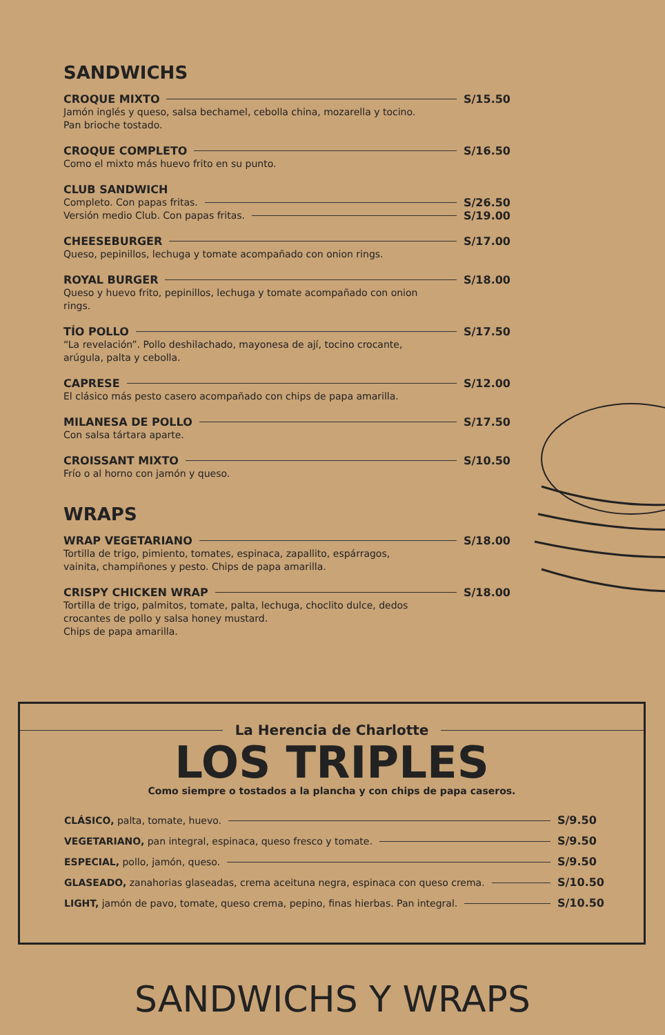SANDWICHS
CROQUE MIXTO S/15.50
Jamón inglés y queso, salsa bechamel, cebolla china, mozarella y tocino. Pan brioche tostado.
CROQUE COMPLETO S/16.50
Como el mixto más huevo frito en su punto.
CLUB SANDWICH
Completo. Con papas fritas. S/26.50
Versión medio Club. Con papas fritas. S/19.00
CHEESEBURGER S/17.00
Queso, pepinillos, lechuga y tomate acompañado con onion rings.
ROYAL BURGER S/18.00
Queso y huevo frito, pepinillos, lechuga y tomate acompañado con onion rings.
TÍO POLLO S/17.50
“La revelación”. Pollo deshilachado, mayonesa de ají, tocino crocante, arúgula, palta y cebolla.
CAPRESE S/12.00
El clásico más pesto casero acompañado con chips de papa amarilla.
MILANESA DE POLLO S/17.50
Con salsa tártara aparte.
CROISSANT MIXTO S/10.50
Frío o al horno con jamón y queso.
WRAPS
WRAP VEGETARIANO S/18.00
Tortilla de trigo, pimiento, tomates, espinaca, zapallito, espárragos, vainita, champiñones y pesto. Chips de papa amarilla.
CRISPY CHICKEN WRAP S/18.00
Tortilla de trigo, palmitos, tomate, palta, lechuga, choclito dulce, dedos crocantes de pollo y salsa honey mustard.
Chips de papa amarilla.
La Herencia de Charlotte
LOS TRIPLES
Como siempre o tostados a la plancha y con chips de papa caseros.
CLÁSICO, palta, tomate, huevo. S/9.50
VEGETARIANO, pan integral, espinaca, queso fresco y tomate. S/9.50
ESPECIAL, pollo, jamón, queso. S/9.50
GLASEADO, zanahorias glaseadas, crema aceituna negra, espinaca con queso crema. S/10.50
LIGHT, jamón de pavo, tomate, queso crema, pepino, finas hierbas. Pan integral. S/10.50
SANDWICHS Y WRAPS